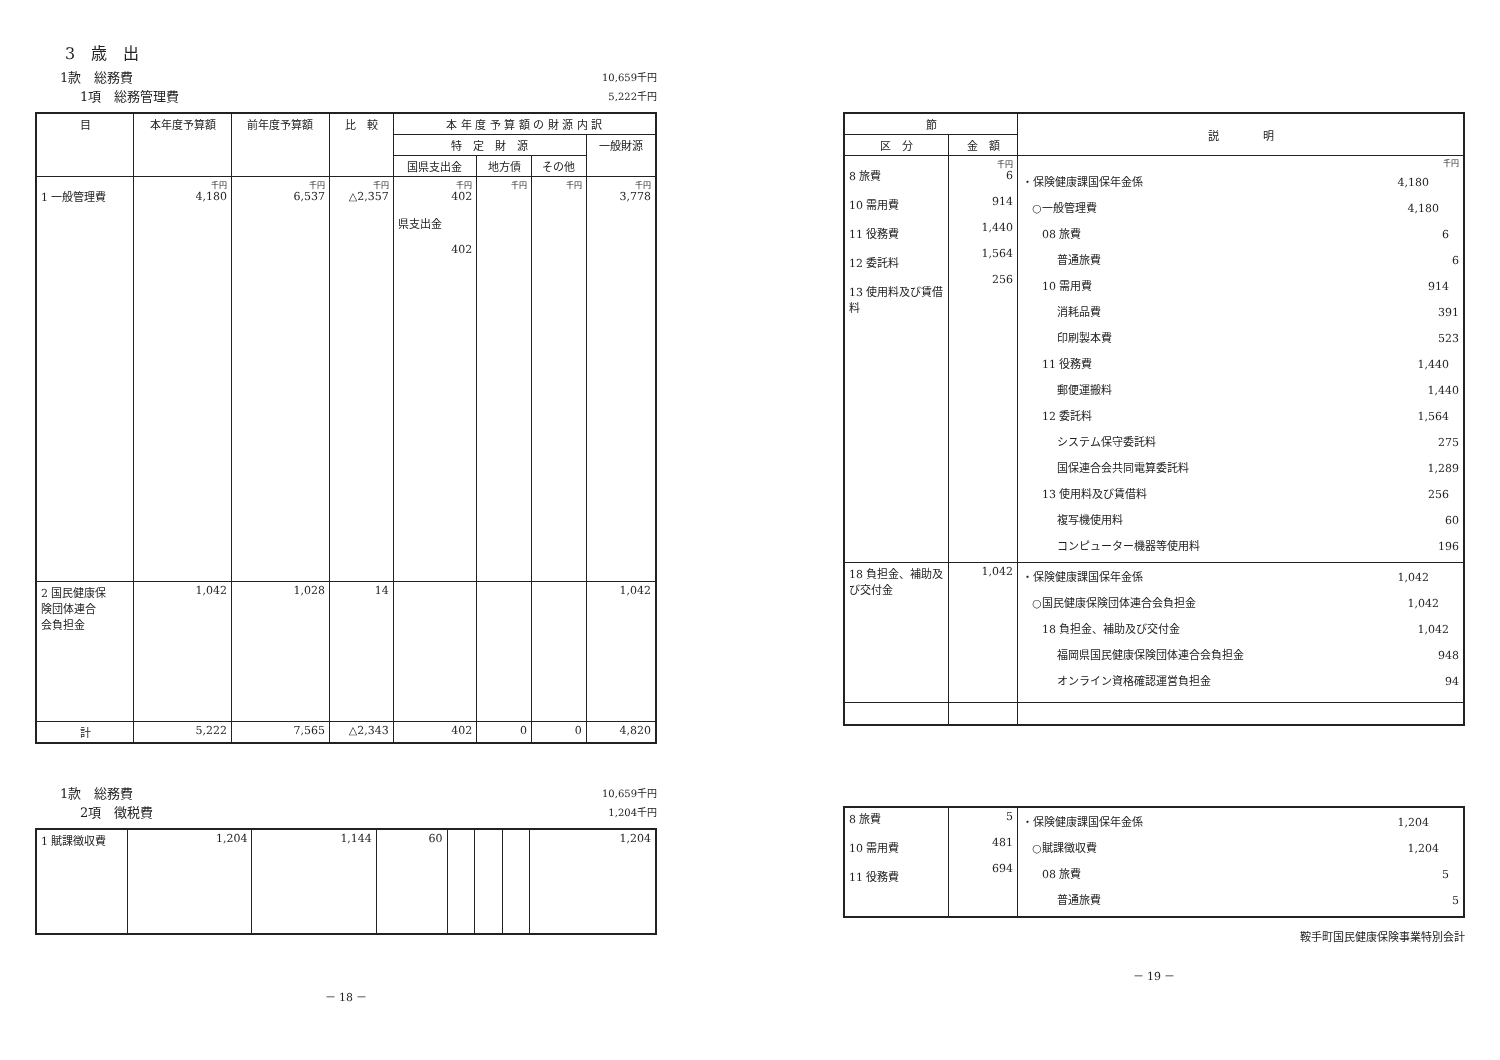3　歳　出
1款　総務費 10,659千円
1項　総務管理費 5,222千円
| 目 | 本年度予算額 | 前年度予算額 | 比 較 | 本 年 度 予 算 額 の 財 源 内 訳 | | | |
| --- | --- | --- | --- | --- | --- | --- | --- |
| | | | | 特 定 財 源 | | | 一般財源 |
| | | | | 国県支出金 | 地方債 | その他 | |
| 1 一般管理費 | 千円 4,180 | 千円 6,537 | 千円 △2,357 | 千円 402 県支出金 402 | 千円 | 千円 | 千円 3,778 |
| 2 国民健康保 険団体連合 会負担金 | 1,042 | 1,028 | 14 | | | | 1,042 |
| 計 | 5,222 | 7,565 | △2,343 | 402 | 0 | 0 | 4,820 |
1款　総務費 10,659千円
2項　徴税費 1,204千円
| 1 賦課徴収費 | 1,204 | 1,144 | 60 | | | | 1,204 |
－ 18 －
| 節 | | 説 明 |
| --- | --- | --- |
| 区 分 | 金 額 | |
| 8 旅費 10 需用費 11 役務費 12 委託料 13 使用料及び賃借料 | 千円 6 914 1,440 1,564 256 | 千円 ・保険健康課国保年金係 4,180 ○一般管理費 4,180 08 旅費 6 普通旅費 6 10 需用費 914 消耗品費 391 印刷製本費 523 11 役務費 1,440 郵便運搬料 1,440 12 委託料 1,564 システム保守委託料 275 国保連合会共同電算委託料 1,289 13 使用料及び賃借料 256 複写機使用料 60 コンピューター機器等使用料 196 |
| 18 負担金、補助及び交付金 | 1,042 | ・保険健康課国保年金係 1,042 ○国民健康保険団体連合会負担金 1,042 18 負担金、補助及び交付金 1,042 福岡県国民健康保険団体連合会負担金 948 オンライン資格確認運営負担金 94 |
| 8 旅費 10 需用費 11 役務費 | 5 481 694 | ・保険健康課国保年金係 1,204 ○賦課徴収費 1,204 08 旅費 5 普通旅費 5 |
鞍手町国民健康保険事業特別会計
－ 19 －